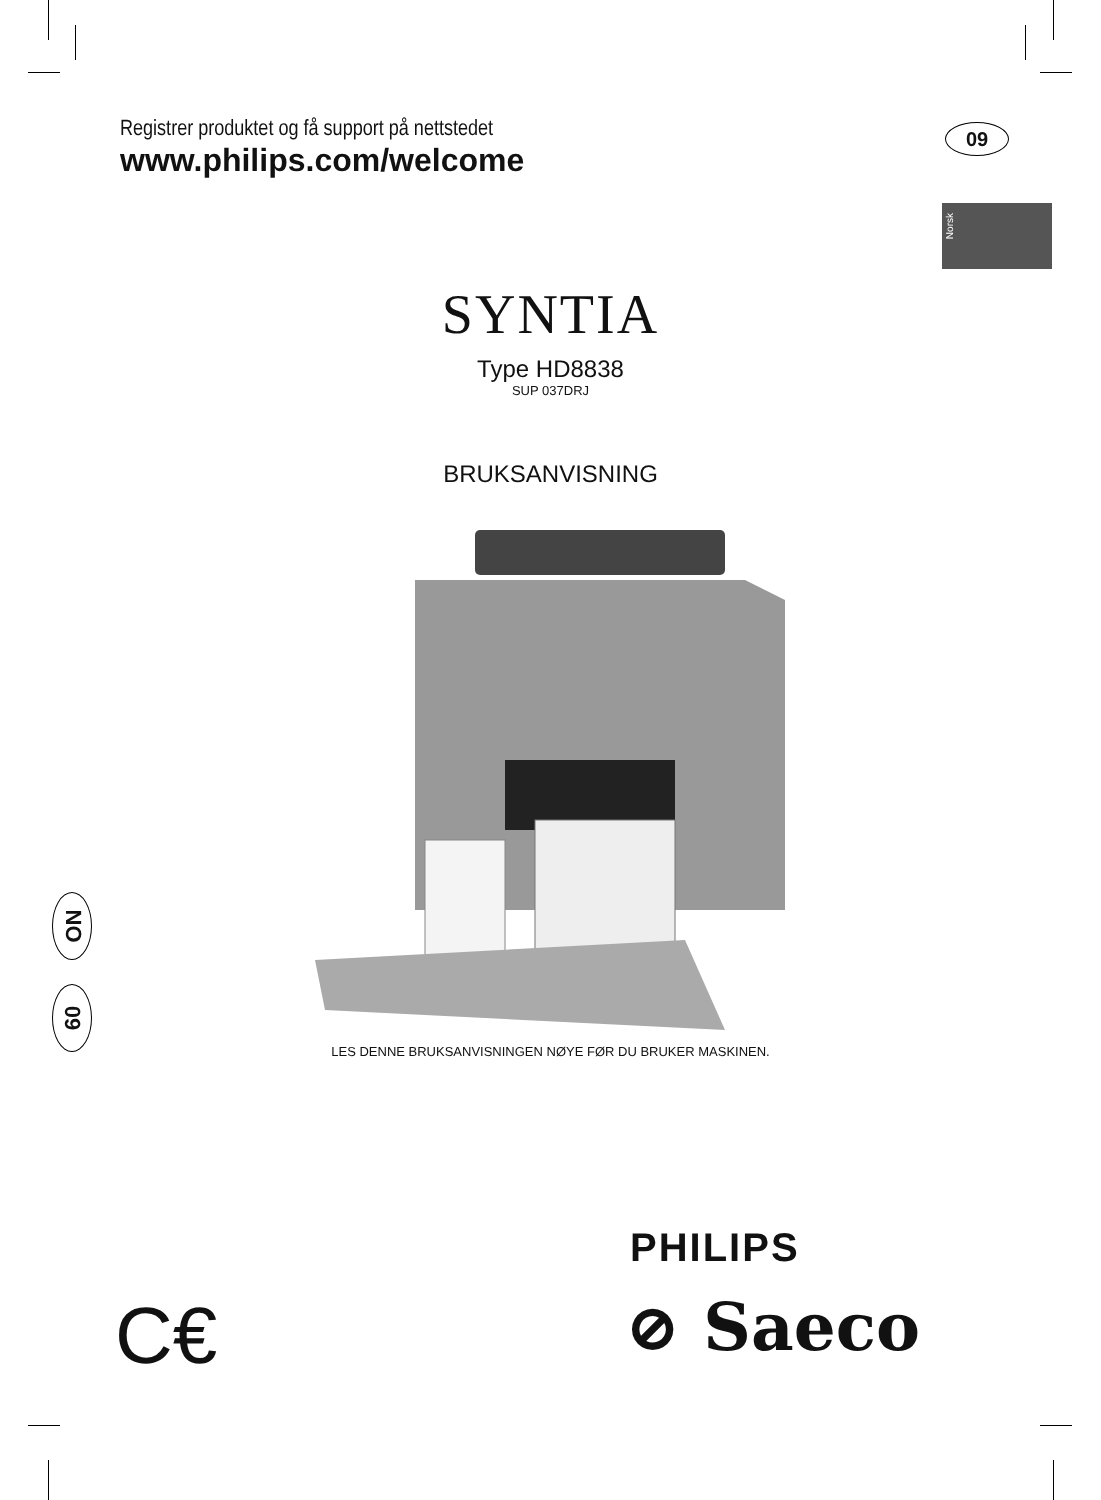Registrer produktet og få support på nettstedet
www.philips.com/welcome
09
Norsk
SYNTIA
Type HD8838
SUP 037DRJ
BRUKSANVISNING
LES DENNE BRUKSANVISNINGEN NØYE FØR DU BRUKER MASKINEN.
NO
09
PHILIPS
⊘ Saeco
C€